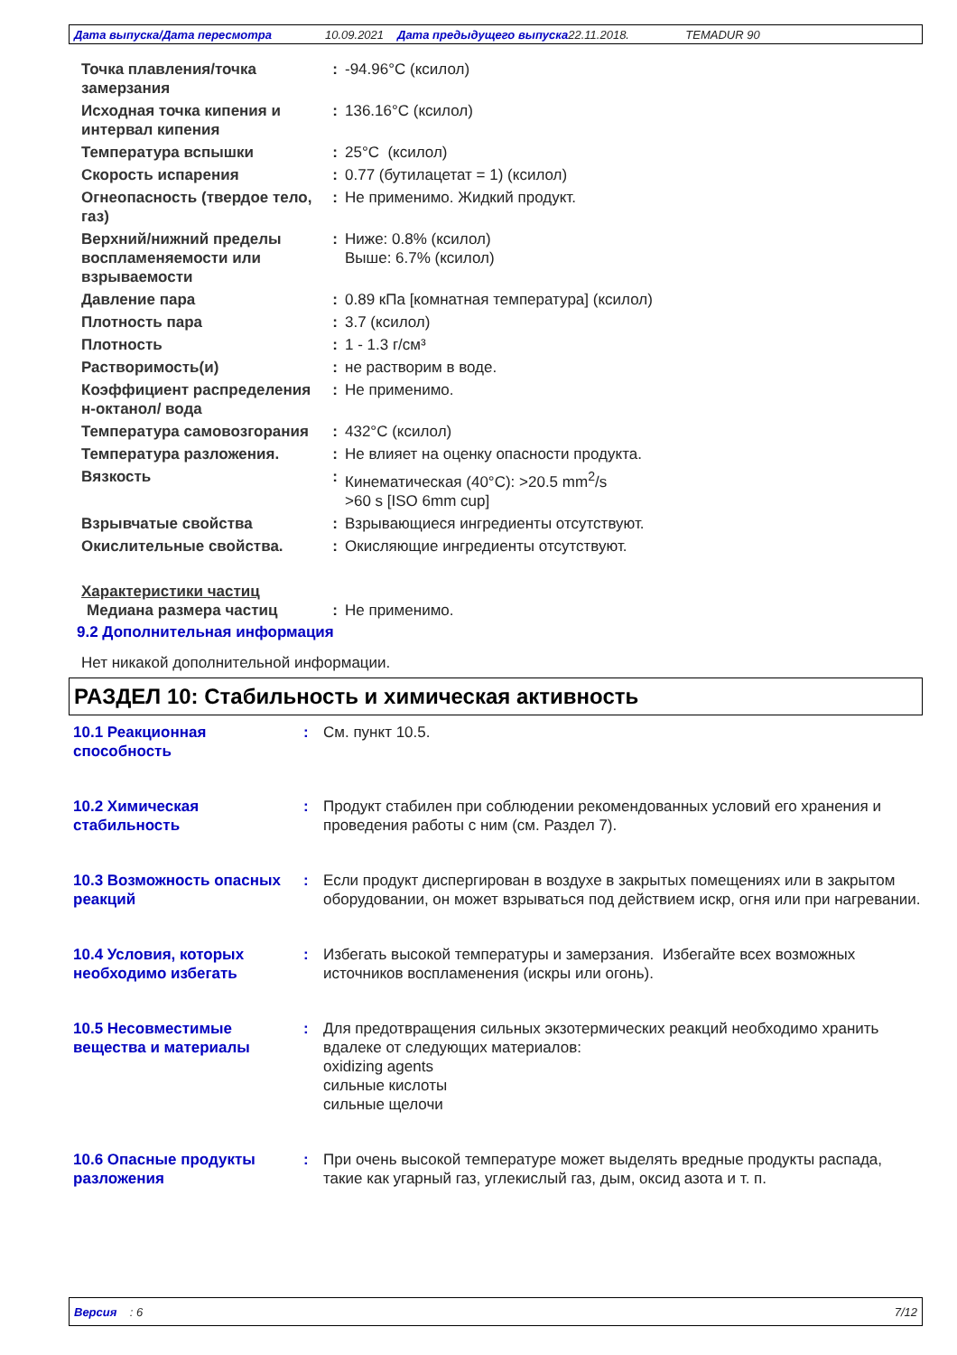Дата выпуска/Дата пересмотра 10.09.2021 Дата предыдущего выпуска 22.11.2018. TEMADUR 90
Точка плавления/точка замерзания
: -94.96°C (ксилол)
Исходная точка кипения и интервал кипения
: 136.16°C (ксилол)
Температура вспышки : 25°C (ксилол)
Скорость испарения : 0.77 (бутилацетат = 1) (ксилол)
Огнеопасность (твердое тело, газ)
: Не применимо. Жидкий продукт.
Верхний/нижний пределы воспламеняемости или взрываемости
: Ниже: 0.8% (ксилол)
Выше: 6.7% (ксилол)
Давление пара : 0.89 кПа [комнатная температура] (ксилол)
Плотность пара : 3.7 (ксилол)
Плотность : 1 - 1.3 г/см³
Растворимость(и) : не растворим в воде.
Коэффициент распределения н-октанол/ вода
: Не применимо.
Температура самовозгорания : 432°C (ксилол)
Температура разложения. : Не влияет на оценку опасности продукта.
Вязкость : Кинематическая (40°C): >20.5 mm<sup>2</sup>/s
>60 s [ISO 6mm cup]
Взрывчатые свойства : Взрывающиеся ингредиенты отсутствуют.
Окислительные свойства. : Окисляющие ингредиенты отсутствуют.
Характеристики частиц
Медиана размера частиц : Не применимо.
9.2 Дополнительная информация
Нет никакой дополнительной информации.
РАЗДЕЛ 10: Стабильность и химическая активность
10.1 Реакционная способность
: См. пункт 10.5.
10.2 Химическая стабильность
: Продукт стабилен при соблюдении рекомендованных условий его хранения и проведения работы с ним (см. Раздел 7).
10.3 Возможность опасных реакций
: Если продукт диспергирован в воздухе в закрытых помещениях или в закрытом оборудовании, он может взрываться под действием искр, огня или при нагревании.
10.4 Условия, которых необходимо избегать
: Избегать высокой температуры и замерзания. Избегайте всех возможных источников воспламенения (искры или огонь).
10.5 Несовместимые вещества и материалы
: Для предотвращения сильных экзотермических реакций необходимо хранить вдалеке от следующих материалов:
oxidizing agents
сильные кислоты
сильные щелочи
10.6 Опасные продукты разложения
: При очень высокой температуре может выделять вредные продукты распада, такие как угарный газ, углекислый газ, дым, оксид азота и т. п.
Версия : 6 7/12